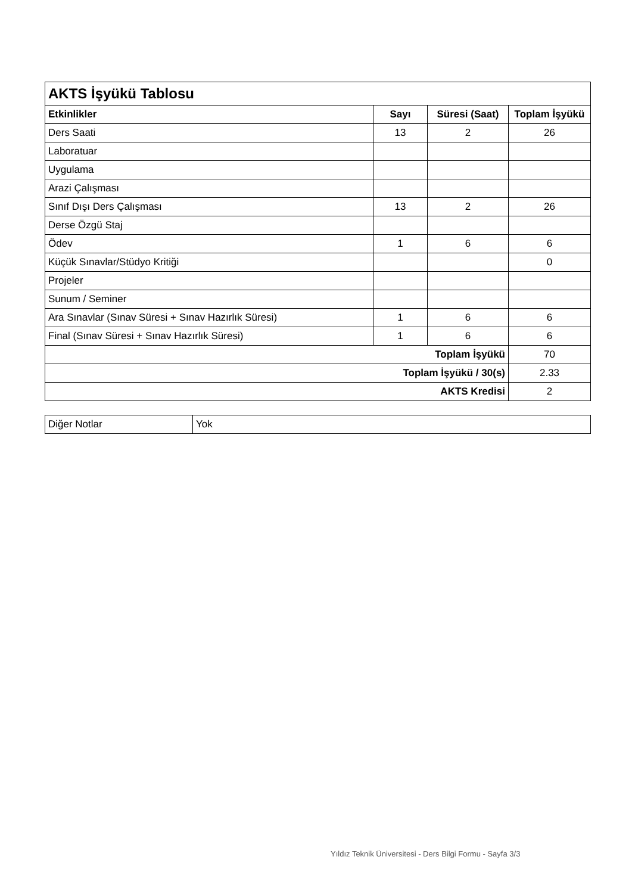| AKTS İşyükü Tablosu | | | |
| --- | --- | --- | --- |
| Etkinlikler | Sayı | Süresi (Saat) | Toplam İşyükü |
| Ders Saati | 13 | 2 | 26 |
| Laboratuar | | | |
| Uygulama | | | |
| Arazi Çalışması | | | |
| Sınıf Dışı Ders Çalışması | 13 | 2 | 26 |
| Derse Özgü Staj | | | |
| Ödev | 1 | 6 | 6 |
| Küçük Sınavlar/Stüdyo Kritiği | | | 0 |
| Projeler | | | |
| Sunum / Seminer | | | |
| Ara Sınavlar (Sınav Süresi + Sınav Hazırlık Süresi) | 1 | 6 | 6 |
| Final (Sınav Süresi + Sınav Hazırlık Süresi) | 1 | 6 | 6 |
| Toplam İşyükü | | | 70 |
| Toplam İşyükü / 30(s) | | | 2.33 |
| AKTS Kredisi | | | 2 |
| Diğer Notlar | Yok |
Yıldız Teknik Üniversitesi - Ders Bilgi Formu - Sayfa 3/3